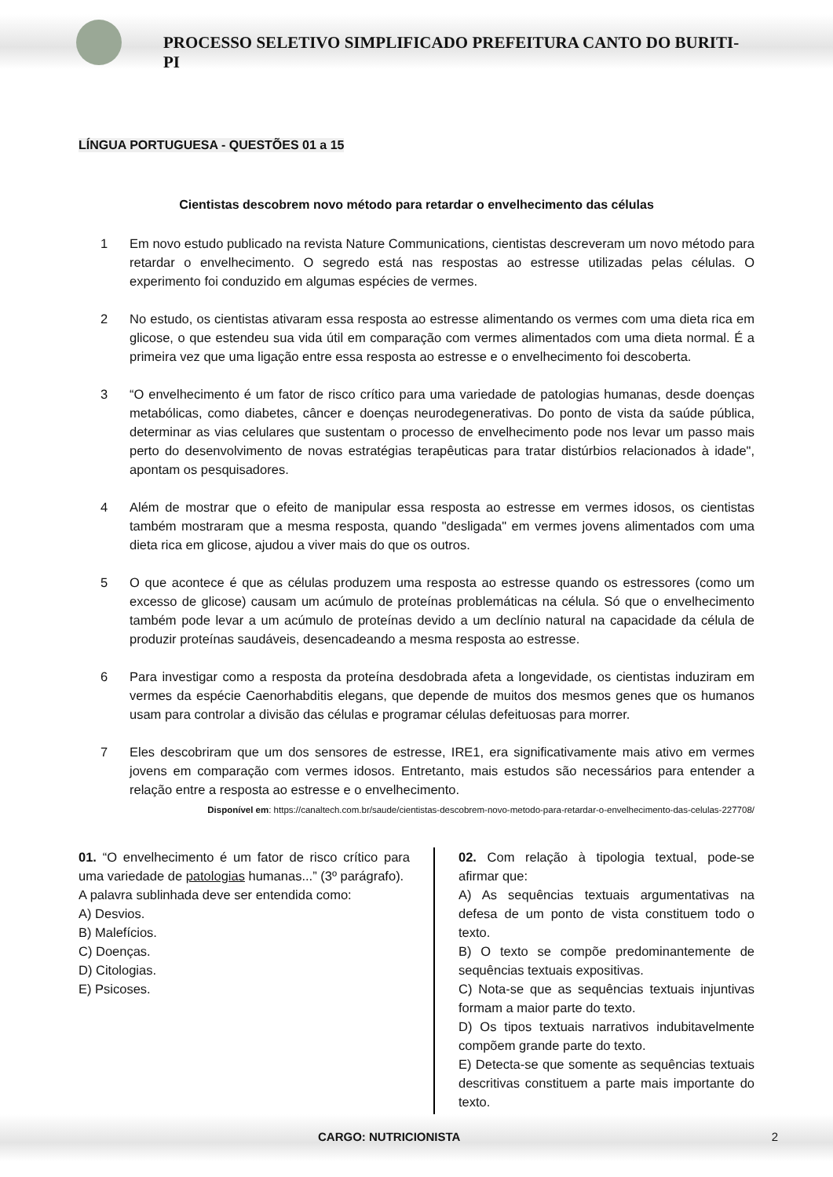PROCESSO SELETIVO SIMPLIFICADO PREFEITURA CANTO DO BURITI-PI
LÍNGUA PORTUGUESA - QUESTÕES 01 a 15
Cientistas descobrem novo método para retardar o envelhecimento das células
1 Em novo estudo publicado na revista Nature Communications, cientistas descreveram um novo método para retardar o envelhecimento. O segredo está nas respostas ao estresse utilizadas pelas células. O experimento foi conduzido em algumas espécies de vermes.
2 No estudo, os cientistas ativaram essa resposta ao estresse alimentando os vermes com uma dieta rica em glicose, o que estendeu sua vida útil em comparação com vermes alimentados com uma dieta normal. É a primeira vez que uma ligação entre essa resposta ao estresse e o envelhecimento foi descoberta.
3 “O envelhecimento é um fator de risco crítico para uma variedade de patologias humanas, desde doenças metabólicas, como diabetes, câncer e doenças neurodegenerativas. Do ponto de vista da saúde pública, determinar as vias celulares que sustentam o processo de envelhecimento pode nos levar um passo mais perto do desenvolvimento de novas estratégias terapêuticas para tratar distúrbios relacionados à idade", apontam os pesquisadores.
4 Além de mostrar que o efeito de manipular essa resposta ao estresse em vermes idosos, os cientistas também mostraram que a mesma resposta, quando "desligada" em vermes jovens alimentados com uma dieta rica em glicose, ajudou a viver mais do que os outros.
5 O que acontece é que as células produzem uma resposta ao estresse quando os estressores (como um excesso de glicose) causam um acúmulo de proteínas problemáticas na célula. Só que o envelhecimento também pode levar a um acúmulo de proteínas devido a um declínio natural na capacidade da célula de produzir proteínas saudáveis, desencadeando a mesma resposta ao estresse.
6 Para investigar como a resposta da proteína desdobrada afeta a longevidade, os cientistas induziram em vermes da espécie Caenorhabditis elegans, que depende de muitos dos mesmos genes que os humanos usam para controlar a divisão das células e programar células defeituosas para morrer.
7 Eles descobriram que um dos sensores de estresse, IRE1, era significativamente mais ativo em vermes jovens em comparação com vermes idosos. Entretanto, mais estudos são necessários para entender a relação entre a resposta ao estresse e o envelhecimento.
Disponível em: https://canaltech.com.br/saude/cientistas-descobrem-novo-metodo-para-retardar-o-envelhecimento-das-celulas-227708/
01. “O envelhecimento é um fator de risco crítico para uma variedade de patologias humanas...” (3º parágrafo).
A palavra sublinhada deve ser entendida como:
A) Desvios.
B) Malefícios.
C) Doenças.
D) Citologias.
E) Psicoses.
02. Com relação à tipologia textual, pode-se afirmar que:
A) As sequências textuais argumentativas na defesa de um ponto de vista constituem todo o texto.
B) O texto se compõe predominantemente de sequências textuais expositivas.
C) Nota-se que as sequências textuais injuntivas formam a maior parte do texto.
D) Os tipos textuais narrativos indubitavelmente compõem grande parte do texto.
E) Detecta-se que somente as sequências textuais descritivas constituem a parte mais importante do texto.
CARGO: NUTRICIONISTA 2